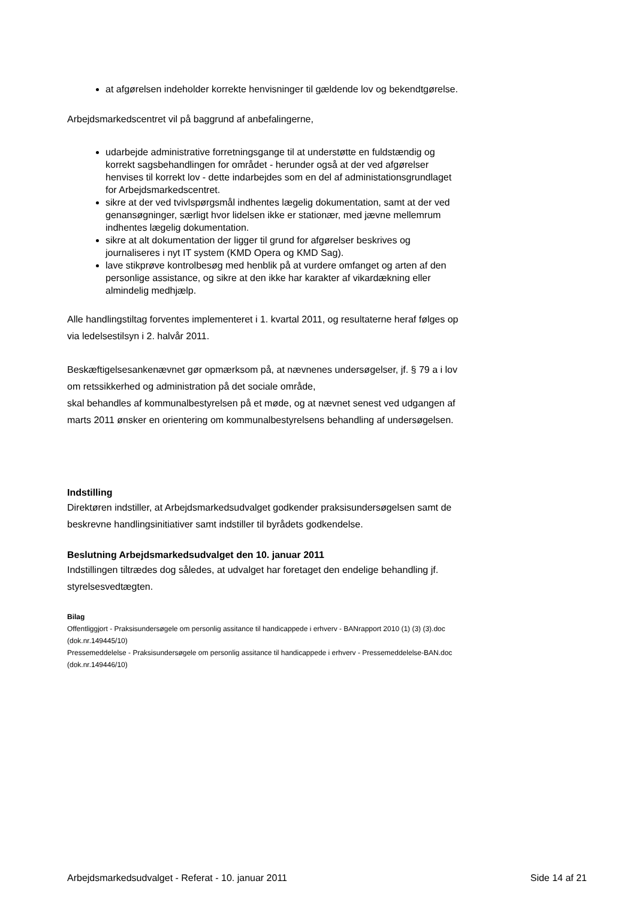at afgørelsen indeholder korrekte henvisninger til gældende lov og bekendtgørelse.
Arbejdsmarkedscentret vil på baggrund af anbefalingerne,
udarbejde administrative forretningsgange til at understøtte en fuldstændig og korrekt sagsbehandlingen for området - herunder også at der ved afgørelser henvises til korrekt lov - dette indarbejdes som en del af administationsgrundlaget for Arbejdsmarkedscentret.
sikre at der ved tvivlspørgsmål indhentes lægelig dokumentation, samt at der ved genansøgninger, særligt hvor lidelsen ikke er stationær, med jævne mellemrum indhentes lægelig dokumentation.
sikre at alt dokumentation der ligger til grund for afgørelser beskrives og journaliseres i nyt IT system (KMD Opera og KMD Sag).
lave stikprøve kontrolbesøg med henblik på at vurdere omfanget og arten af den personlige assistance, og sikre at den ikke har karakter af vikardækning eller almindelig medhjælp.
Alle handlingstiltag forventes implementeret i 1. kvartal 2011, og resultaterne heraf følges op via ledelsestilsyn i 2. halvår 2011.
Beskæftigelsesankenævnet gør opmærksom på, at nævnenes undersøgelser, jf. § 79 a i lov om retssikkerhed og administration på det sociale område,
skal behandles af kommunalbestyrelsen på et møde, og at nævnet senest ved udgangen af marts 2011 ønsker en orientering om kommunalbestyrelsens behandling af undersøgelsen.
Indstilling
Direktøren indstiller, at Arbejdsmarkedsudvalget godkender praksisundersøgelsen samt de beskrevne handlingsinitiativer samt indstiller til byrådets godkendelse.
Beslutning Arbejdsmarkedsudvalget den 10. januar 2011
Indstillingen tiltrædes dog således, at udvalget har foretaget den endelige behandling jf. styrelsesvedtægten.
Bilag
Offentliggjort - Praksisundersøgele om personlig assitance til handicappede i erhverv - BANrapport 2010 (1) (3) (3).doc (dok.nr.149445/10)
Pressemeddelelse - Praksisundersøgele om personlig assitance til handicappede i erhverv - Pressemeddelelse-BAN.doc (dok.nr.149446/10)
Arbejdsmarkedsudvalget - Referat - 10. januar 2011 Side 14 af 21